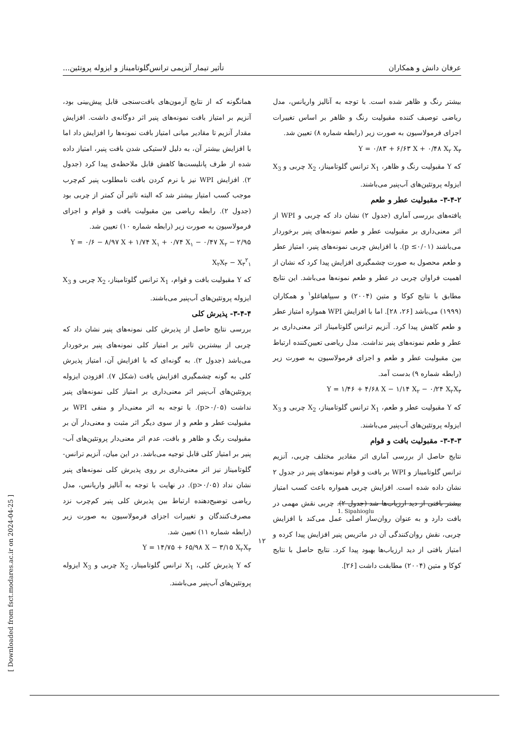عرفان دانش و همکاران تأثیر تیمار آنزیمی ترانس‌گلوتامیناز و ایزوله پروتئین...
بیشتر رنگ و ظاهر شده است. با توجه به آنالیز واریانس، مدل ریاضی توصیف کننده مقبولیت رنگ و ظاهر بر اساس تغییرات اجزای فرمولاسیون به صورت زیر (رابطه شماره ۸) تعیین شد.
Y = ۰/۸۳ + ۶/۶۳ X + ۰/۴۸ X<sub>۲</sub> X<sub>۳</sub>
که Y مقبولیت رنگ و ظاهر، X<sub>1</sub> ترانس گلوتامیناز، X<sub>2</sub> چربی و X<sub>3</sub> ایزوله پروتئین‌های آب‌پنیر می‌باشند.
۳-۴-۲- مقبولیت عطر و طعم
یافته‌های بررسی آماری (جدول ۲) نشان داد که چربی و WPI از اثر معنی‌داری بر مقبولیت عطر و طعم نمونه‌های پنیر برخوردار می‌باشند (p ≤۰/۰۱). با افزایش چربی نمونه‌های پنیر، امتیاز عطر و طعم محصول به صورت چشمگیری افزایش پیدا کرد که نشان از اهمیت فراوان چربی در عطر و طعم نمونه‌ها می‌باشد. این نتایج مطابق با نتایج کوکا و متین (۲۰۰۴) و سیپاهیاغلو<sup>۱</sup> و همکاران (۱۹۹۹) می‌باشد [۲۶، ۲۸]. اما با افزایش WPI همواره امتیاز عطر و طعم کاهش پیدا کرد. آنزیم ترانس گلوتامیناز اثر معنی‌داری بر عطر و طعم نمونه‌های پنیر نداشت. مدل ریاضی تعیین‌کننده ارتباط بین مقبولیت عطر و طعم و اجزای فرمولاسیون به صورت زیر (رابطه شماره ۹) بدست آمد.
Y = ۱/۴۶ + ۴/۶۸ X − ۱/۱۴ X<sub>۲</sub> − ۰/۲۴ X<sub>۲</sub>X<sub>۳</sub>
که Y مقبولیت عطر و طعم، X<sub>1</sub> ترانس گلوتامیناز، X<sub>2</sub> چربی و X<sub>3</sub> ایزوله پروتئین‌های آب‌پنیر می‌باشند.
۳-۴-۳- مقبولیت بافت و قوام
نتایج حاصل از بررسی آماری اثر مقادیر مختلف چربی، آنزیم ترانس گلوتامیناز و WPI بر بافت و قوام نمونه‌های پنیر در جدول ۲ نشان داده شده است. افزایش چربی همواره باعث کسب امتیاز بیشتر بافتی از دید ارزیاب‌ها شد (جدول ۲). چربی نقش مهمی در بافت دارد و به عنوان روان‌ساز اصلی عمل می‌کند با افزایش چربی، نقش روان‌کنندگی آن در ماتریس پنیر افزایش پیدا کرده و امتیاز بافتی از دید ارزیاب‌ها بهبود پیدا کرد. نتایج حاصل با نتایج کوکا و متین (۲۰۰۴) مطابقت داشت [۲۶].
همانگونه که از نتایج آزمون‌های بافت‌سنجی قابل پیش‌بینی بود، آنزیم بر امتیاز بافت نمونه‌های پنیر اثر دوگانه‌ی داشت. افزایش مقدار آنزیم تا مقادیر میانی امتیاز بافت نمونه‌ها را افزایش داد اما با افزایش بیشتر آن، به دلیل لاستیکی شدن بافت پنیر، امتیاز داده شده از طرف پانلیست‌ها کاهش قابل ملاحظه‌ی پیدا کرد (جدول ۲). افزایش WPI نیز با نرم کردن بافت نامطلوب پنیر کم‌چرب موجب کسب امتیاز بیشتر شد که البته تاثیر آن کمتر از چربی بود (جدول ۲). رابطه ریاضی بین مقبولیت بافت و قوام و اجزای فرمولاسیون به صورت زیر (رابطه شماره ۱۰) تعیین شد.
Y = ۰/۶ − ۸/۹۷ X + ۱/۷۴ X<sub>۱</sub> + ۰/۷۴ X<sub>۱</sub> − ۰/۴۷ X<sub>۲</sub> − ۲/۹۵ X<sub>۲</sub>X<sub>۳</sub> − X<sub>۳</sub><sup>۲</sup><sub>۱</sub>
که Y مقبولیت بافت و قوام، X<sub>1</sub> ترانس گلوتامیناز، X<sub>2</sub> چربی و X<sub>3</sub> ایزوله پروتئین‌های آب‌پنیر می‌باشند.
۳-۴-۴- پذیرش کلی
بررسی نتایج حاصل از پذیرش کلی نمونه‌های پنیر نشان داد که چربی از بیشترین تاثیر بر امتیاز کلی نمونه‌های پنیر برخوردار می‌باشد (جدول ۲). به گونه‌ای که با افزایش آن، امتیاز پذیرش کلی به گونه چشمگیری افزایش یافت (شکل ۷). افزودن ایزوله پروتئین‌های آب‌پنیر اثر معنی‌داری بر امتیاز کلی نمونه‌های پنیر نداشت (p>۰/۰۵). با توجه به اثر معنی‌دار و منفی WPI بر مقبولیت عطر و طعم و از سوی دیگر اثر مثبت و معنی‌دار آن بر مقبولیت رنگ و ظاهر و بافت، عدم اثر معنی‌دار پروتئین‌های آب-پنیر بر امتیاز کلی قابل توجیه می‌باشد. در این میان، آنزیم ترانس-گلوتامیناز نیز اثر معنی‌داری بر روی پذیرش کلی نمونه‌های پنیر نشان نداد (p>۰/۰۵). در نهایت با توجه به آنالیز واریانس، مدل ریاضی توضیح‌دهنده ارتباط بین پذیرش کلی پنیر کم‌چرب نزد مصرف‌کنندگان و تغییرات اجزای فرمولاسیون به صورت زیر (رابطه شماره ۱۱) تعیین شد.
Y = ۱۴/۷۵ + ۶۵/۹۸ X − ۳/۱۵ X<sub>۲</sub>X<sub>۳</sub>
که Y پذیرش کلی، X<sub>1</sub> ترانس گلوتامیناز، X<sub>2</sub> چربی و X<sub>3</sub> ایزوله پروتئین‌های آب‌پنیر می‌باشند.
1. Sipahioglu
۱۲
[ Downloaded from fsct.modares.ac.ir on 2024-04-25 ]